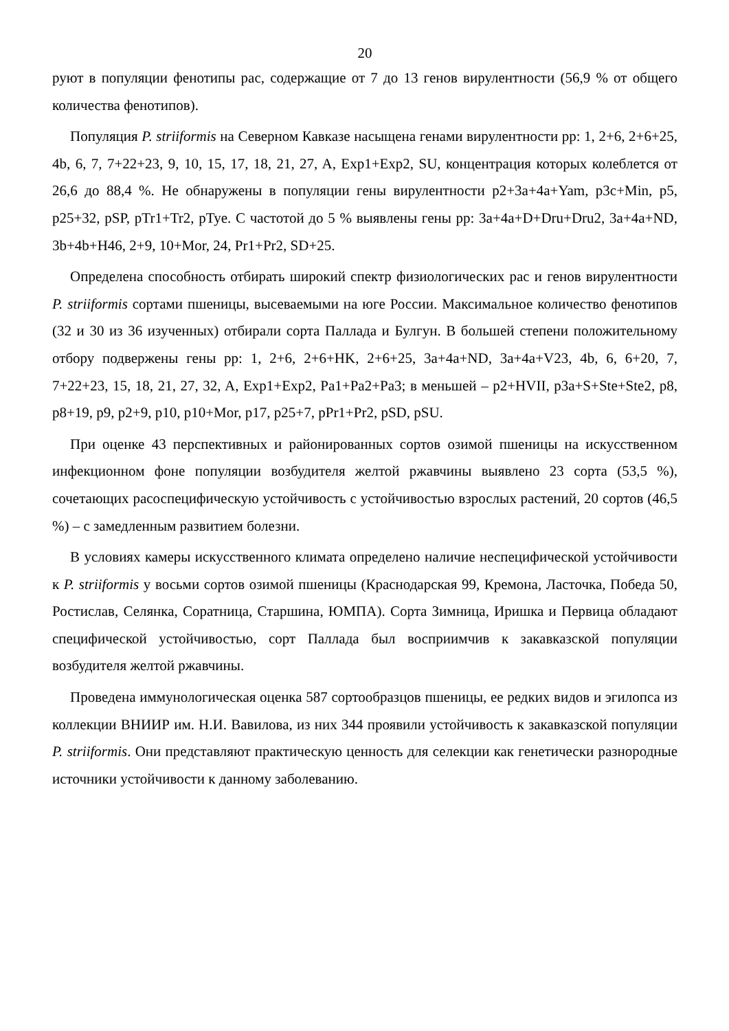20
руют в популяции фенотипы рас, содержащие от 7 до 13 генов вирулентности (56,9 % от общего количества фенотипов).
Популяция P. striiformis на Северном Кавказе насыщена генами вирулентности pp: 1, 2+6, 2+6+25, 4b, 6, 7, 7+22+23, 9, 10, 15, 17, 18, 21, 27, A, Exp1+Exp2, SU, концентрация которых колеблется от 26,6 до 88,4 %. Не обнаружены в популяции гены вирулентности p2+3a+4a+Yam, p3c+Min, p5, p25+32, pSP, pTr1+Tr2, pTye. С частотой до 5 % выявлены гены pp: 3a+4a+D+Dru+Dru2, 3a+4a+ND, 3b+4b+H46, 2+9, 10+Mor, 24, Pr1+Pr2, SD+25.
Определена способность отбирать широкий спектр физиологических рас и генов вирулентности P. striiformis сортами пшеницы, высеваемыми на юге России. Максимальное количество фенотипов (32 и 30 из 36 изученных) отбирали сорта Паллада и Булгун. В большей степени положительному отбору подвержены гены pp: 1, 2+6, 2+6+HK, 2+6+25, 3a+4a+ND, 3a+4a+V23, 4b, 6, 6+20, 7, 7+22+23, 15, 18, 21, 27, 32, A, Exp1+Exp2, Pa1+Pa2+Pa3; в меньшей – p2+HVII, p3a+S+Ste+Ste2, p8, p8+19, p9, p2+9, p10, p10+Mor, p17, p25+7, pPr1+Pr2, pSD, pSU.
При оценке 43 перспективных и районированных сортов озимой пшеницы на искусственном инфекционном фоне популяции возбудителя желтой ржавчины выявлено 23 сорта (53,5 %), сочетающих расоспецифическую устойчивость с устойчивостью взрослых растений, 20 сортов (46,5 %) – с замедленным развитием болезни.
В условиях камеры искусственного климата определено наличие неспецифической устойчивости к P. striiformis у восьми сортов озимой пшеницы (Краснодарская 99, Кремона, Ласточка, Победа 50, Ростислав, Селянка, Соратница, Старшина, ЮМПА). Сорта Зимница, Иришка и Первица обладают специфической устойчивостью, сорт Паллада был восприимчив к закавказской популяции возбудителя желтой ржавчины.
Проведена иммунологическая оценка 587 сортообразцов пшеницы, ее редких видов и эгилопса из коллекции ВНИИР им. Н.И. Вавилова, из них 344 проявили устойчивость к закавказской популяции P. striiformis. Они представляют практическую ценность для селекции как генетически разнородные источники устойчивости к данному заболеванию.